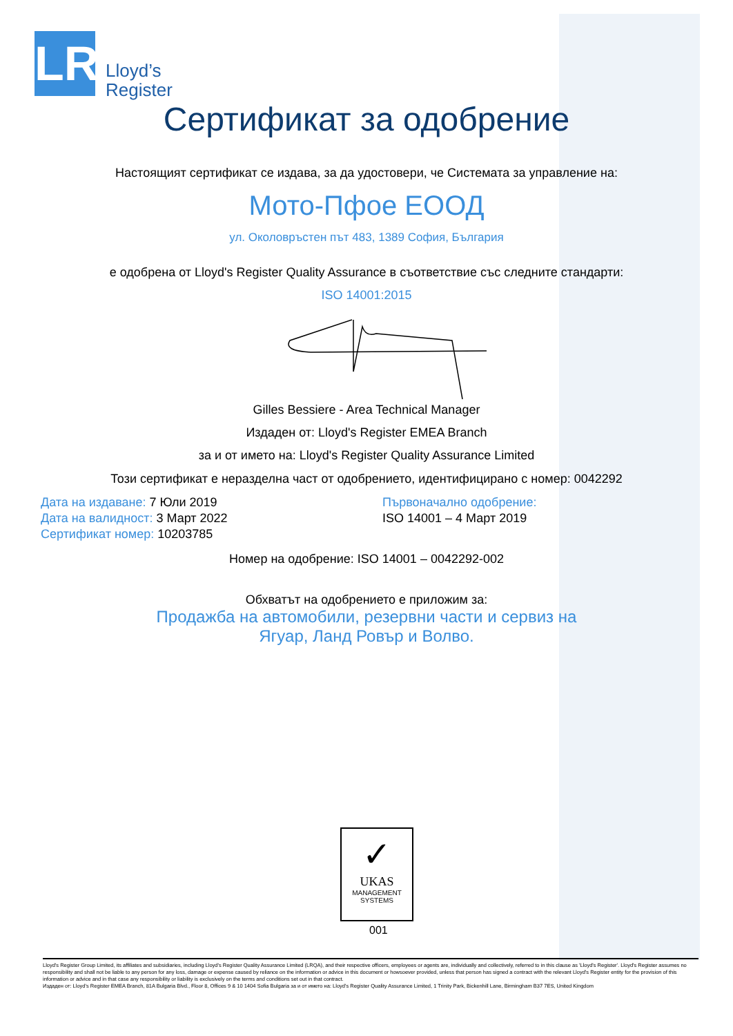LR
Lloyd’s
Register
Сертификат за одобрение
Настоящият сертификат се издава, за да удостовери, че Системата за управление на:
Мото-Пфое ЕООД
ул. Околовръстен път 483, 1389 София, България
е одобрена от Lloyd's Register Quality Assurance в съответствие със следните стандарти:
ISO 14001:2015
Gilles Bessiere - Area Technical Manager
Издаден от: Lloyd's Register EMEA Branch
за и от името на: Lloyd's Register Quality Assurance Limited
Този сертификат е неразделна част от одобрението, идентифицирано с номер: 0042292
Дата на издаване: 7 Юли 2019
Дата на валидност: 3 Март 2022
Сертификат номер: 10203785
Първоначално одобрение:
ISO 14001 – 4 Март 2019
Номер на одобрение: ISO 14001 – 0042292-002
Обхватът на одобрението е приложим за:
Продажба на автомобили, резервни части и сервиз на
Ягуар, Ланд Ровър и Волво.
✓
UKAS
MANAGEMENT
SYSTEMS
001
Lloyd's Register Group Limited, its affiliates and subsidiaries, including Lloyd's Register Quality Assurance Limited (LRQA), and their respective officers, employees or agents are, individually and collectively, referred to in this clause as 'Lloyd's Register'. Lloyd's Register assumes no responsibility and shall not be liable to any person for any loss, damage or expense caused by reliance on the information or advice in this document or howsoever provided, unless that person has signed a contract with the relevant Lloyd's Register entity for the provision of this information or advice and in that case any responsibility or liability is exclusively on the terms and conditions set out in that contract.
Издаден от: Lloyd's Register EMEA Branch, 81A Bulgaria Blvd., Floor 8, Offices 9 & 10 1404 Sofia Bulgaria за и от името на: Lloyd's Register Quality Assurance Limited, 1 Trinity Park, Bickenhill Lane, Birmingham B37 7ES, United Kingdom